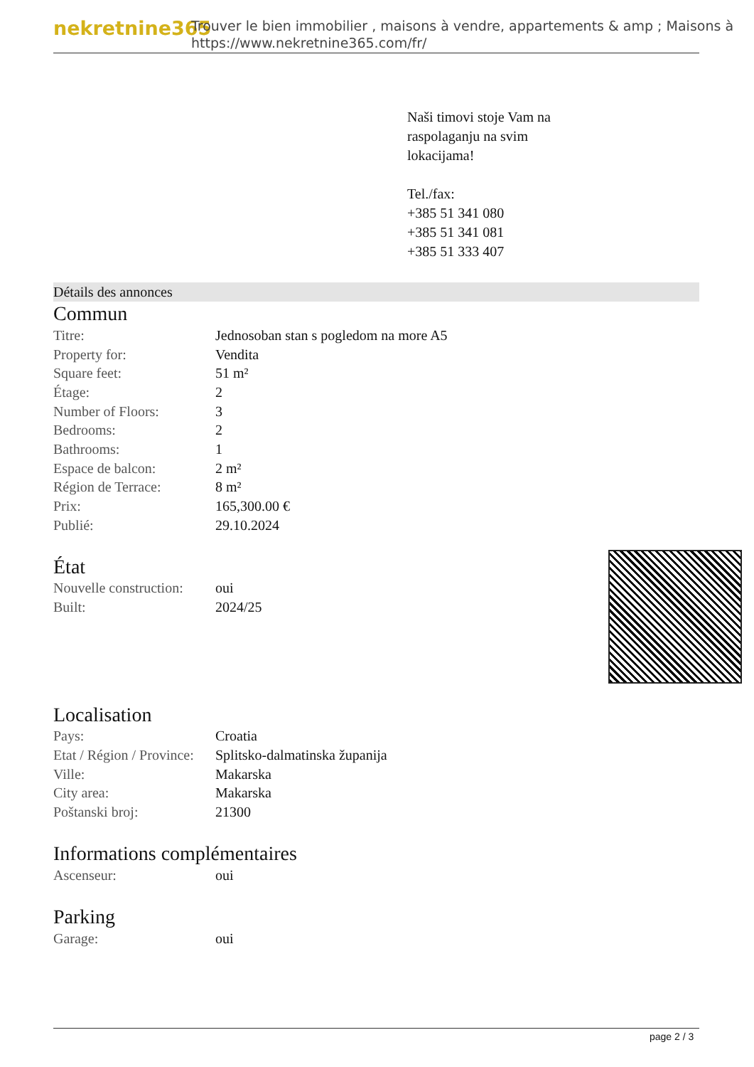nekretnine365
Trouver le bien immobilier , maisons à vendre, appartements & amp ; Maisons à
https://www.nekretnine365.com/fr/
Naši timovi stoje Vam na
raspolaganju na svim
lokacijama!
Tel./fax:
+385 51 341 080
+385 51 341 081
+385 51 333 407
Détails des annonces
Commun
| Titre: | Jednosoban stan s pogledom na more A5 |
| Property for: | Vendita |
| Square feet: | 51 m² |
| Étage: | 2 |
| Number of Floors: | 3 |
| Bedrooms: | 2 |
| Bathrooms: | 1 |
| Espace de balcon: | 2 m² |
| Région de Terrace: | 8 m² |
| Prix: | 165,300.00 € |
| Publié: | 29.10.2024 |
État
| Nouvelle construction: | oui |
| Built: | 2024/25 |
Localisation
| Pays: | Croatia |
| Etat / Région / Province: | Splitsko-dalmatinska županija |
| Ville: | Makarska |
| City area: | Makarska |
| Poštanski broj: | 21300 |
Informations complémentaires
| Ascenseur: | oui |
Parking
| Garage: | oui |
page 2 / 3